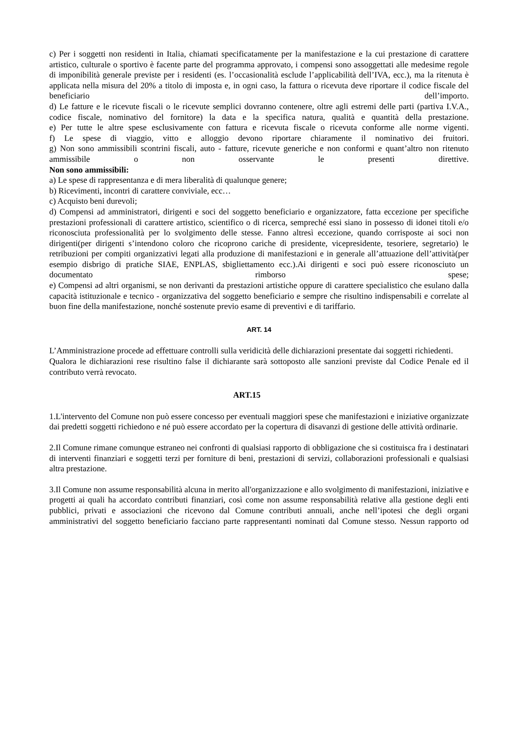c) Per i soggetti non residenti in Italia, chiamati specificatamente per la manifestazione e la cui prestazione di carattere artistico, culturale o sportivo è facente parte del programma approvato, i compensi sono assoggettati alle medesime regole di imponibilità generale previste per i residenti (es. l’occasionalità esclude l’applicabilità dell’IVA, ecc.), ma la ritenuta è applicata nella misura del 20% a titolo di imposta e, in ogni caso, la fattura o ricevuta deve riportare il codice fiscale del beneficiario dell’importo.
d) Le fatture e le ricevute fiscali o le ricevute semplici dovranno contenere, oltre agli estremi delle parti (partiva I.V.A., codice fiscale, nominativo del fornitore) la data e la specifica natura, qualità e quantità della prestazione.
e) Per tutte le altre spese esclusivamente con fattura e ricevuta fiscale o ricevuta conforme alle norme vigenti.
f) Le spese di viaggio, vitto e alloggio devono riportare chiaramente il nominativo dei fruitori.
g) Non sono ammissibili scontrini fiscali, auto - fatture, ricevute generiche e non conformi e quant’altro non ritenuto ammissibile o non osservante le presenti direttive.
Non sono ammissibili:
a) Le spese di rappresentanza e di mera liberalità di qualunque genere;
b) Ricevimenti, incontri di carattere conviviale, ecc…
c) Acquisto beni durevoli;
d) Compensi ad amministratori, dirigenti e soci del soggetto beneficiario e organizzatore, fatta eccezione per specifiche prestazioni professionali di carattere artistico, scientifico o di ricerca, sempreché essi siano in possesso di idonei titoli e/o riconosciuta professionalità per lo svolgimento delle stesse. Fanno altresì eccezione, quando corrisposte ai soci non dirigenti(per dirigenti s’intendono coloro che ricoprono cariche di presidente, vicepresidente, tesoriere, segretario) le retribuzioni per compiti organizzativi legati alla produzione di manifestazioni e in generale all’attuazione dell’attività(per esempio disbrigo di pratiche SIAE, ENPLAS, sbigliettamento ecc.).Ai dirigenti e soci può essere riconosciuto un documentato rimborso spese;
e) Compensi ad altri organismi, se non derivanti da prestazioni artistiche oppure di carattere specialistico che esulano dalla capacità istituzionale e tecnico - organizzativa del soggetto beneficiario e sempre che risultino indispensabili e correlate al buon fine della manifestazione, nonché sostenute previo esame di preventivi e di tariffario.
ART. 14
L’Amministrazione procede ad effettuare controlli sulla veridicità delle dichiarazioni presentate dai soggetti richiedenti.
Qualora le dichiarazioni rese risultino false il dichiarante sarà sottoposto alle sanzioni previste dal Codice Penale ed il contributo verrà revocato.
ART.15
1.L'intervento del Comune non può essere concesso per eventuali maggiori spese che manifestazioni e iniziative organizzate dai predetti soggetti richiedono e né può essere accordato per la copertura di disavanzi di gestione delle attività ordinarie.
2.Il Comune rimane comunque estraneo nei confronti di qualsiasi rapporto di obbligazione che si costituisca fra i destinatari di interventi finanziari e soggetti terzi per forniture di beni, prestazioni di servizi, collaborazioni professionali e qualsiasi altra prestazione.
3.Il Comune non assume responsabilità alcuna in merito all'organizzazione e allo svolgimento di manifestazioni, iniziative e progetti ai quali ha accordato contributi finanziari, così come non assume responsabilità relative alla gestione degli enti pubblici, privati e associazioni che ricevono dal Comune contributi annuali, anche nell’ipotesi che degli organi amministrativi del soggetto beneficiario facciano parte rappresentanti nominati dal Comune stesso. Nessun rapporto od